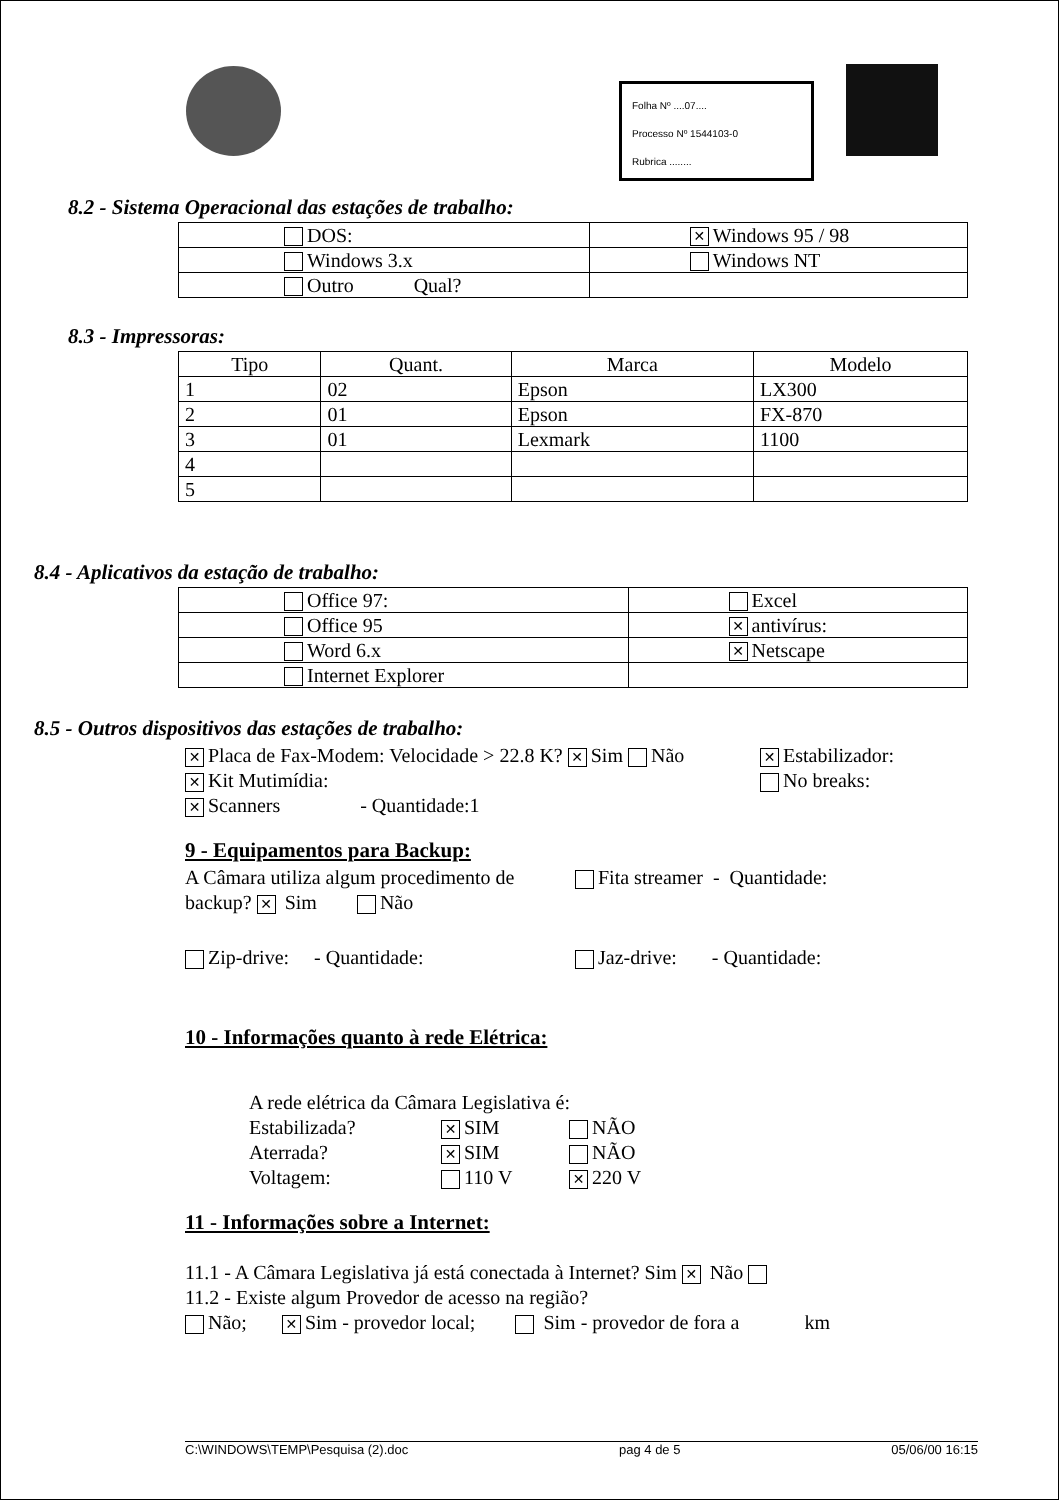Folha Nº ....07....
Processo Nº 1544103-0
Rubrica ........
8.2 - Sistema Operacional das estações de trabalho:
| DOS: | ✕ Windows 95 / 98 |
| Windows 3.x | Windows NT |
| Outro Qual? | |
8.3 - Impressoras:
| Tipo | Quant. | Marca | Modelo |
| --- | --- | --- | --- |
| 1 | 02 | Epson | LX300 |
| 2 | 01 | Epson | FX-870 |
| 3 | 01 | Lexmark | 1100 |
| 4 | | | |
| 5 | | | |
8.4 - Aplicativos da estação de trabalho:
| Office 97: | Excel |
| Office 95 | ✕ antivírus: |
| Word 6.x | ✕ Netscape |
| Internet Explorer | |
8.5 - Outros dispositivos das estações de trabalho:
✕ Placa de Fax-Modem: Velocidade > 22.8 K? ✕ Sim Não
✕ Estabilizador:
✕ Kit Mutimídia: No breaks:
✕ Scanners - Quantidade:1
9 - Equipamentos para Backup:
A Câmara utiliza algum procedimento de backup? ✕ Sim Não
Fita streamer - Quantidade:
Zip-drive: - Quantidade: Jaz-drive: - Quantidade:
10 - Informações quanto à rede Elétrica:
A rede elétrica da Câmara Legislativa é:
Estabilizada?
✕ SIM NÃO
Aterrada?
✕ SIM NÃO
Voltagem: 110 V
✕ 220 V
11 - Informações sobre a Internet:
11.1 - A Câmara Legislativa já está conectada à Internet? Sim ✕ Não
11.2 - Existe algum Provedor de acesso na região?
Não; ✕ Sim - provedor local; Sim - provedor de fora a km
C:\WINDOWS\TEMP\Pesquisa (2).doc pag 4 de 5 05/06/00 16:15